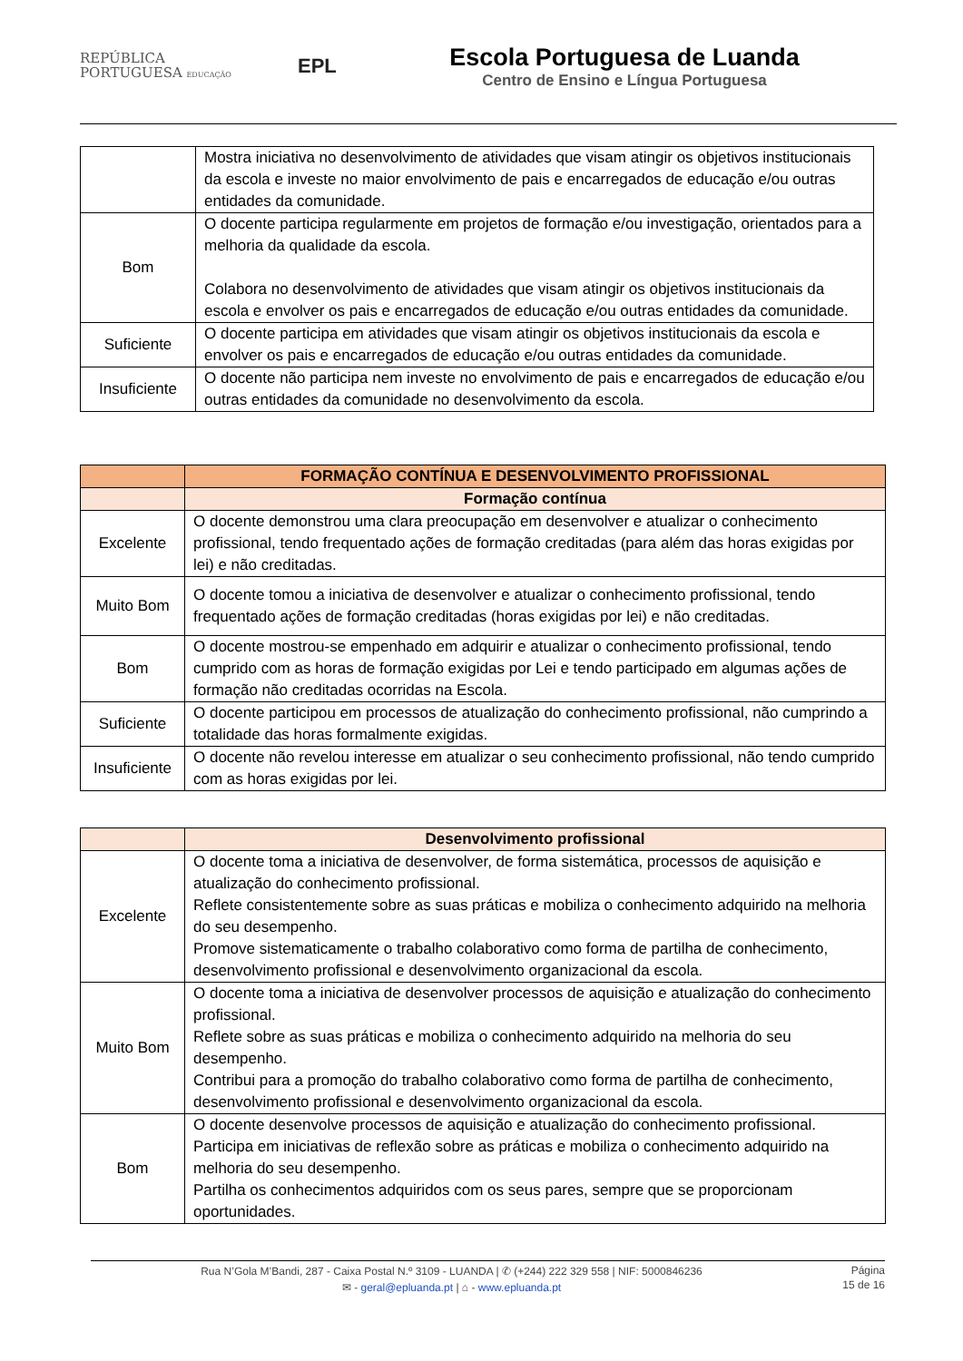REPÚBLICA
PORTUGUESA EDUCAÇÃO
EPL
Escola Portuguesa de Luanda
Centro de Ensino e Língua Portuguesa
| | Mostra iniciativa no desenvolvimento de atividades que visam atingir os objetivos institucionais da escola e investe no maior envolvimento de pais e encarregados de educação e/ou outras entidades da comunidade. |
| Bom | O docente participa regularmente em projetos de formação e/ou investigação, orientados para a melhoria da qualidade da escola. Colabora no desenvolvimento de atividades que visam atingir os objetivos institucionais da escola e envolver os pais e encarregados de educação e/ou outras entidades da comunidade. |
| Suficiente | O docente participa em atividades que visam atingir os objetivos institucionais da escola e envolver os pais e encarregados de educação e/ou outras entidades da comunidade. |
| Insuficiente | O docente não participa nem investe no envolvimento de pais e encarregados de educação e/ou outras entidades da comunidade no desenvolvimento da escola. |
| | FORMAÇÃO CONTÍNUA E DESENVOLVIMENTO PROFISSIONAL |
| --- | --- |
| | Formação contínua |
| Excelente | O docente demonstrou uma clara preocupação em desenvolver e atualizar o conhecimento profissional, tendo frequentado ações de formação creditadas (para além das horas exigidas por lei) e não creditadas. |
| Muito Bom | O docente tomou a iniciativa de desenvolver e atualizar o conhecimento profissional, tendo frequentado ações de formação creditadas (horas exigidas por lei) e não creditadas. |
| Bom | O docente mostrou-se empenhado em adquirir e atualizar o conhecimento profissional, tendo cumprido com as horas de formação exigidas por Lei e tendo participado em algumas ações de formação não creditadas ocorridas na Escola. |
| Suficiente | O docente participou em processos de atualização do conhecimento profissional, não cumprindo a totalidade das horas formalmente exigidas. |
| Insuficiente | O docente não revelou interesse em atualizar o seu conhecimento profissional, não tendo cumprido com as horas exigidas por lei. |
| | Desenvolvimento profissional |
| --- | --- |
| Excelente | O docente toma a iniciativa de desenvolver, de forma sistemática, processos de aquisição e atualização do conhecimento profissional. Reflete consistentemente sobre as suas práticas e mobiliza o conhecimento adquirido na melhoria do seu desempenho. Promove sistematicamente o trabalho colaborativo como forma de partilha de conhecimento, desenvolvimento profissional e desenvolvimento organizacional da escola. |
| Muito Bom | O docente toma a iniciativa de desenvolver processos de aquisição e atualização do conhecimento profissional. Reflete sobre as suas práticas e mobiliza o conhecimento adquirido na melhoria do seu desempenho. Contribui para a promoção do trabalho colaborativo como forma de partilha de conhecimento, desenvolvimento profissional e desenvolvimento organizacional da escola. |
| Bom | O docente desenvolve processos de aquisição e atualização do conhecimento profissional. Participa em iniciativas de reflexão sobre as práticas e mobiliza o conhecimento adquirido na melhoria do seu desempenho. Partilha os conhecimentos adquiridos com os seus pares, sempre que se proporcionam oportunidades. |
Rua N’Gola M’Bandi, 287 - Caixa Postal N.º 3109 - LUANDA | ✆ (+244) 222 329 558 | NIF: 5000846236
✉ - geral@epluanda.pt | ⌂ - www.epluanda.pt
Página
15 de 16